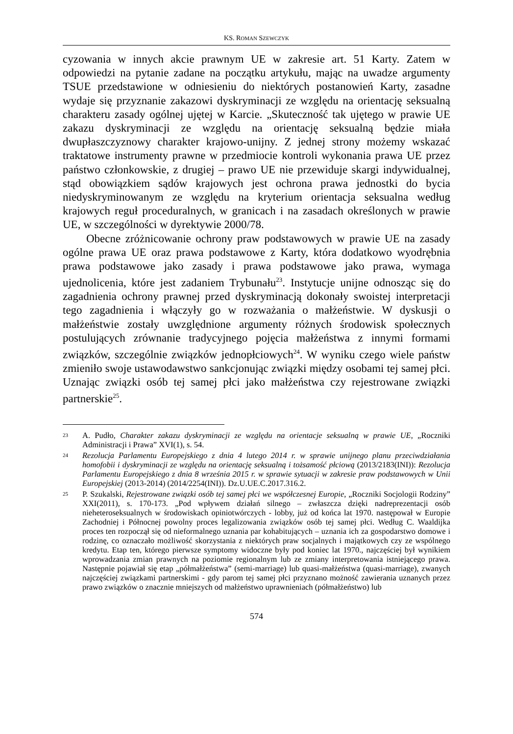KS. ROMAN SZEWCZYK
cyzowania w innych akcie prawnym UE w zakresie art. 51 Karty. Zatem w odpowiedzi na pytanie zadane na początku artykułu, mając na uwadze argumenty TSUE przedstawione w odniesieniu do niektórych postanowień Karty, zasadne wydaje się przyznanie zakazowi dyskryminacji ze względu na orientację seksualną charakteru zasady ogólnej ujętej w Karcie. „Skuteczność tak ujętego w prawie UE zakazu dyskryminacji ze względu na orientację seksualną będzie miała dwupłaszczyznowy charakter krajowo-unijny. Z jednej strony możemy wskazać traktatowe instrumenty prawne w przedmiocie kontroli wykonania prawa UE przez państwo członkowskie, z drugiej – prawo UE nie przewiduje skargi indywidualnej, stąd obowiązkiem sądów krajowych jest ochrona prawa jednostki do bycia niedyskryminowanym ze względu na kryterium orientacja seksualna według krajowych reguł proceduralnych, w granicach i na zasadach określonych w prawie UE, w szczególności w dyrektywie 2000/78.
Obecne zróżnicowanie ochrony praw podstawowych w prawie UE na zasady ogólne prawa UE oraz prawa podstawowe z Karty, która dodatkowo wyodrębnia prawa podstawowe jako zasady i prawa podstawowe jako prawa, wymaga ujednolicenia, które jest zadaniem Trybunału<sup>23</sup>. Instytucje unijne odnosząc się do zagadnienia ochrony prawnej przed dyskryminacją dokonały swoistej interpretacji tego zagadnienia i włączyły go w rozważania o małżeństwie. W dyskusji o małżeństwie zostały uwzględnione argumenty różnych środowisk społecznych postulujących zrównanie tradycyjnego pojęcia małżeństwa z innymi formami związków, szczególnie związków jednopłciowych<sup>24</sup>. W wyniku czego wiele państw zmieniło swoje ustawodawstwo sankcjonując związki między osobami tej samej płci. Uznając związki osób tej samej płci jako małżeństwa czy rejestrowane związki partnerskie<sup>25</sup>.
23 A. Pudło, Charakter zakazu dyskryminacji ze względu na orientacje seksualną w prawie UE, „Roczniki Administracji i Prawa” XVI(1), s. 54.
24 Rezolucja Parlamentu Europejskiego z dnia 4 lutego 2014 r. w sprawie unijnego planu przeciwdziałania homofobii i dyskryminacji ze względu na orientację seksualną i tożsamość płciową (2013/2183(INI)): Rezolucja Parlamentu Europejskiego z dnia 8 września 2015 r. w sprawie sytuacji w zakresie praw podstawowych w Unii Europejskiej (2013-2014) (2014/2254(INI)). Dz.U.UE.C.2017.316.2.
25 P. Szukalski, Rejestrowane związki osób tej samej płci we współczesnej Europie, „Roczniki Socjologii Rodziny” XXI(2011), s. 170-173. „Pod wpływem działań silnego – zwłaszcza dzięki nadreprezentacji osób nieheteroseksualnych w środowiskach opiniotwórczych - lobby, już od końca lat 1970. następował w Europie Zachodniej i Północnej powolny proces legalizowania związków osób tej samej płci. Według C. Waaldijka proces ten rozpoczął się od nieformalnego uznania par kohabitujących – uznania ich za gospodarstwo domowe i rodzinę, co oznaczało możliwość skorzystania z niektórych praw socjalnych i majątkowych czy ze wspólnego kredytu. Etap ten, którego pierwsze symptomy widoczne były pod koniec lat 1970., najczęściej był wynikiem wprowadzania zmian prawnych na poziomie regionalnym lub ze zmiany interpretowania istniejącego prawa. Następnie pojawiał się etap „półmałżeństwa” (semi-marriage) lub quasi-małżeństwa (quasi-marriage), zwanych najczęściej związkami partnerskimi - gdy parom tej samej płci przyznano możność zawierania uznanych przez prawo związków o znacznie mniejszych od małżeństwo uprawnieniach (półmałżeństwo) lub
574